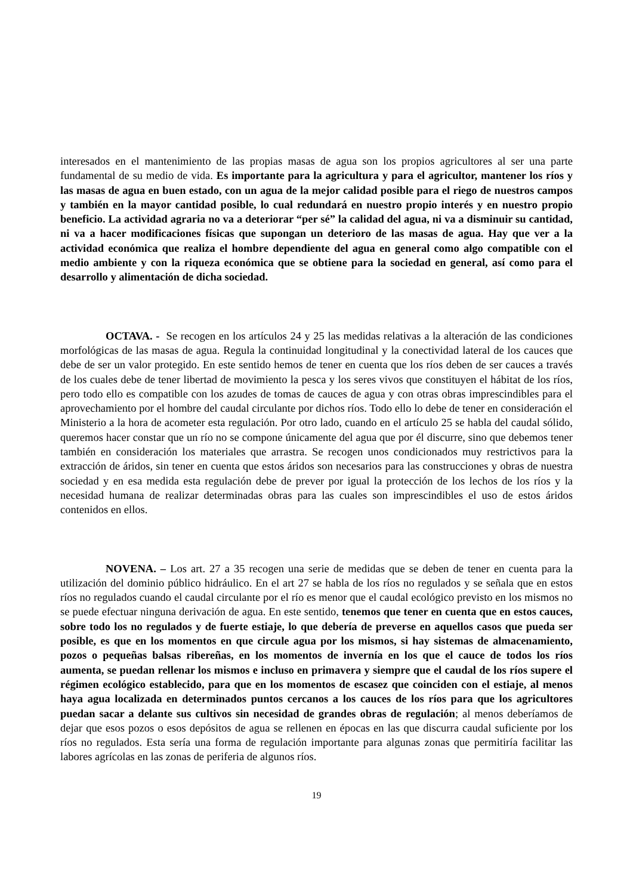interesados en el mantenimiento de las propias masas de agua son los propios agricultores al ser una parte fundamental de su medio de vida. Es importante para la agricultura y para el agricultor, mantener los ríos y las masas de agua en buen estado, con un agua de la mejor calidad posible para el riego de nuestros campos y también en la mayor cantidad posible, lo cual redundará en nuestro propio interés y en nuestro propio beneficio. La actividad agraria no va a deteriorar “per sé” la calidad del agua, ni va a disminuir su cantidad, ni va a hacer modificaciones físicas que supongan un deterioro de las masas de agua. Hay que ver a la actividad económica que realiza el hombre dependiente del agua en general como algo compatible con el medio ambiente y con la riqueza económica que se obtiene para la sociedad en general, así como para el desarrollo y alimentación de dicha sociedad.
OCTAVA. - Se recogen en los artículos 24 y 25 las medidas relativas a la alteración de las condiciones morfológicas de las masas de agua. Regula la continuidad longitudinal y la conectividad lateral de los cauces que debe de ser un valor protegido. En este sentido hemos de tener en cuenta que los ríos deben de ser cauces a través de los cuales debe de tener libertad de movimiento la pesca y los seres vivos que constituyen el hábitat de los ríos, pero todo ello es compatible con los azudes de tomas de cauces de agua y con otras obras imprescindibles para el aprovechamiento por el hombre del caudal circulante por dichos ríos. Todo ello lo debe de tener en consideración el Ministerio a la hora de acometer esta regulación. Por otro lado, cuando en el artículo 25 se habla del caudal sólido, queremos hacer constar que un río no se compone únicamente del agua que por él discurre, sino que debemos tener también en consideración los materiales que arrastra. Se recogen unos condicionados muy restrictivos para la extracción de áridos, sin tener en cuenta que estos áridos son necesarios para las construcciones y obras de nuestra sociedad y en esa medida esta regulación debe de prever por igual la protección de los lechos de los ríos y la necesidad humana de realizar determinadas obras para las cuales son imprescindibles el uso de estos áridos contenidos en ellos.
NOVENA. – Los art. 27 a 35 recogen una serie de medidas que se deben de tener en cuenta para la utilización del dominio público hidráulico. En el art 27 se habla de los ríos no regulados y se señala que en estos ríos no regulados cuando el caudal circulante por el río es menor que el caudal ecológico previsto en los mismos no se puede efectuar ninguna derivación de agua. En este sentido, tenemos que tener en cuenta que en estos cauces, sobre todo los no regulados y de fuerte estiaje, lo que debería de preverse en aquellos casos que pueda ser posible, es que en los momentos en que circule agua por los mismos, si hay sistemas de almacenamiento, pozos o pequeñas balsas ribereñas, en los momentos de invernía en los que el cauce de todos los ríos aumenta, se puedan rellenar los mismos e incluso en primavera y siempre que el caudal de los ríos supere el régimen ecológico establecido, para que en los momentos de escasez que coinciden con el estiaje, al menos haya agua localizada en determinados puntos cercanos a los cauces de los ríos para que los agricultores puedan sacar a delante sus cultivos sin necesidad de grandes obras de regulación; al menos deberíamos de dejar que esos pozos o esos depósitos de agua se rellenen en épocas en las que discurra caudal suficiente por los ríos no regulados. Esta sería una forma de regulación importante para algunas zonas que permitiría facilitar las labores agrícolas en las zonas de periferia de algunos ríos.
19